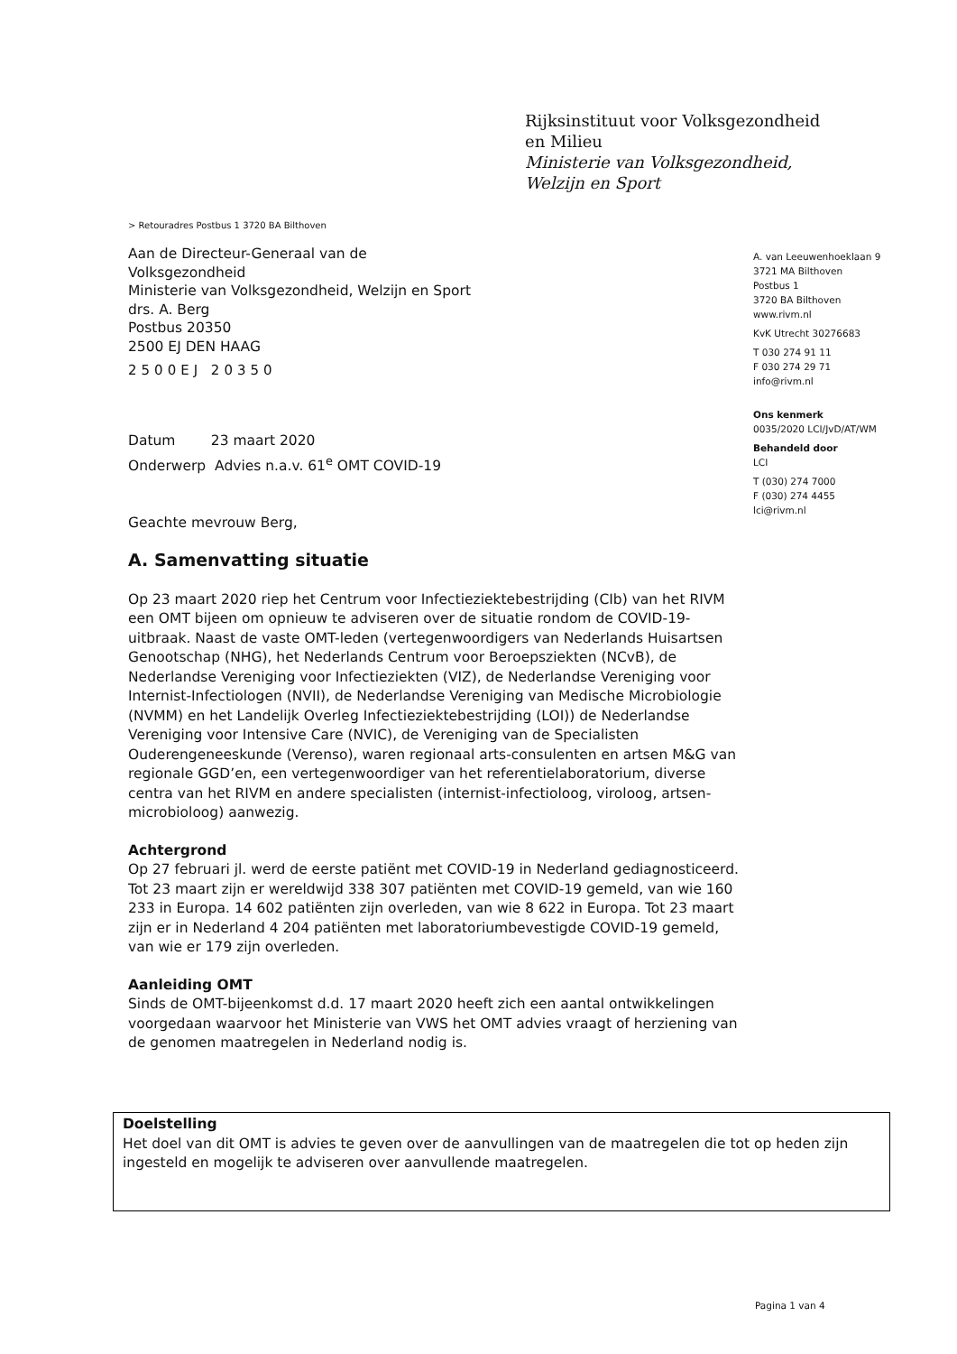Rijksinstituut voor Volksgezondheid
en Milieu
Ministerie van Volksgezondheid,
Welzijn en Sport
> Retouradres Postbus 1 3720 BA Bilthoven
Aan de Directeur-Generaal van de
Volksgezondheid
Ministerie van Volksgezondheid, Welzijn en Sport
drs. A. Berg
Postbus 20350
2500 EJ DEN HAAG
2500EJ 20350
A. van Leeuwenhoeklaan 9
3721 MA Bilthoven
Postbus 1
3720 BA Bilthoven
www.rivm.nl
KvK Utrecht 30276683
T 030 274 91 11
F 030 274 29 71
info@rivm.nl
Ons kenmerk
0035/2020 LCI/JvD/AT/WM
Behandeld door
LCI
T (030) 274 7000
F (030) 274 4455
lci@rivm.nl
Datum 23 maart 2020
Onderwerp Advies n.a.v. 61<sup>e</sup> OMT COVID-19
Geachte mevrouw Berg,
A. Samenvatting situatie
Op 23 maart 2020 riep het Centrum voor Infectieziektebestrijding (CIb) van het RIVM een OMT bijeen om opnieuw te adviseren over de situatie rondom de COVID-19-uitbraak. Naast de vaste OMT-leden (vertegenwoordigers van Nederlands Huisartsen Genootschap (NHG), het Nederlands Centrum voor Beroepsziekten (NCvB), de Nederlandse Vereniging voor Infectieziekten (VIZ), de Nederlandse Vereniging voor Internist-Infectiologen (NVII), de Nederlandse Vereniging van Medische Microbiologie (NVMM) en het Landelijk Overleg Infectieziektebestrijding (LOI)) de Nederlandse Vereniging voor Intensive Care (NVIC), de Vereniging van de Specialisten Ouderengeneeskunde (Verenso), waren regionaal arts-consulenten en artsen M&G van regionale GGD’en, een vertegenwoordiger van het referentielaboratorium, diverse centra van het RIVM en andere specialisten (internist-infectioloog, viroloog, artsen-microbioloog) aanwezig.
Achtergrond
Op 27 februari jl. werd de eerste patiënt met COVID-19 in Nederland gediagnosticeerd. Tot 23 maart zijn er wereldwijd 338 307 patiënten met COVID-19 gemeld, van wie 160 233 in Europa. 14 602 patiënten zijn overleden, van wie 8 622 in Europa. Tot 23 maart zijn er in Nederland 4 204 patiënten met laboratoriumbevestigde COVID-19 gemeld, van wie er 179 zijn overleden.
Aanleiding OMT
Sinds de OMT-bijeenkomst d.d. 17 maart 2020 heeft zich een aantal ontwikkelingen voorgedaan waarvoor het Ministerie van VWS het OMT advies vraagt of herziening van de genomen maatregelen in Nederland nodig is.
Doelstelling
Het doel van dit OMT is advies te geven over de aanvullingen van de maatregelen die tot op heden zijn ingesteld en mogelijk te adviseren over aanvullende maatregelen.
Pagina 1 van 4